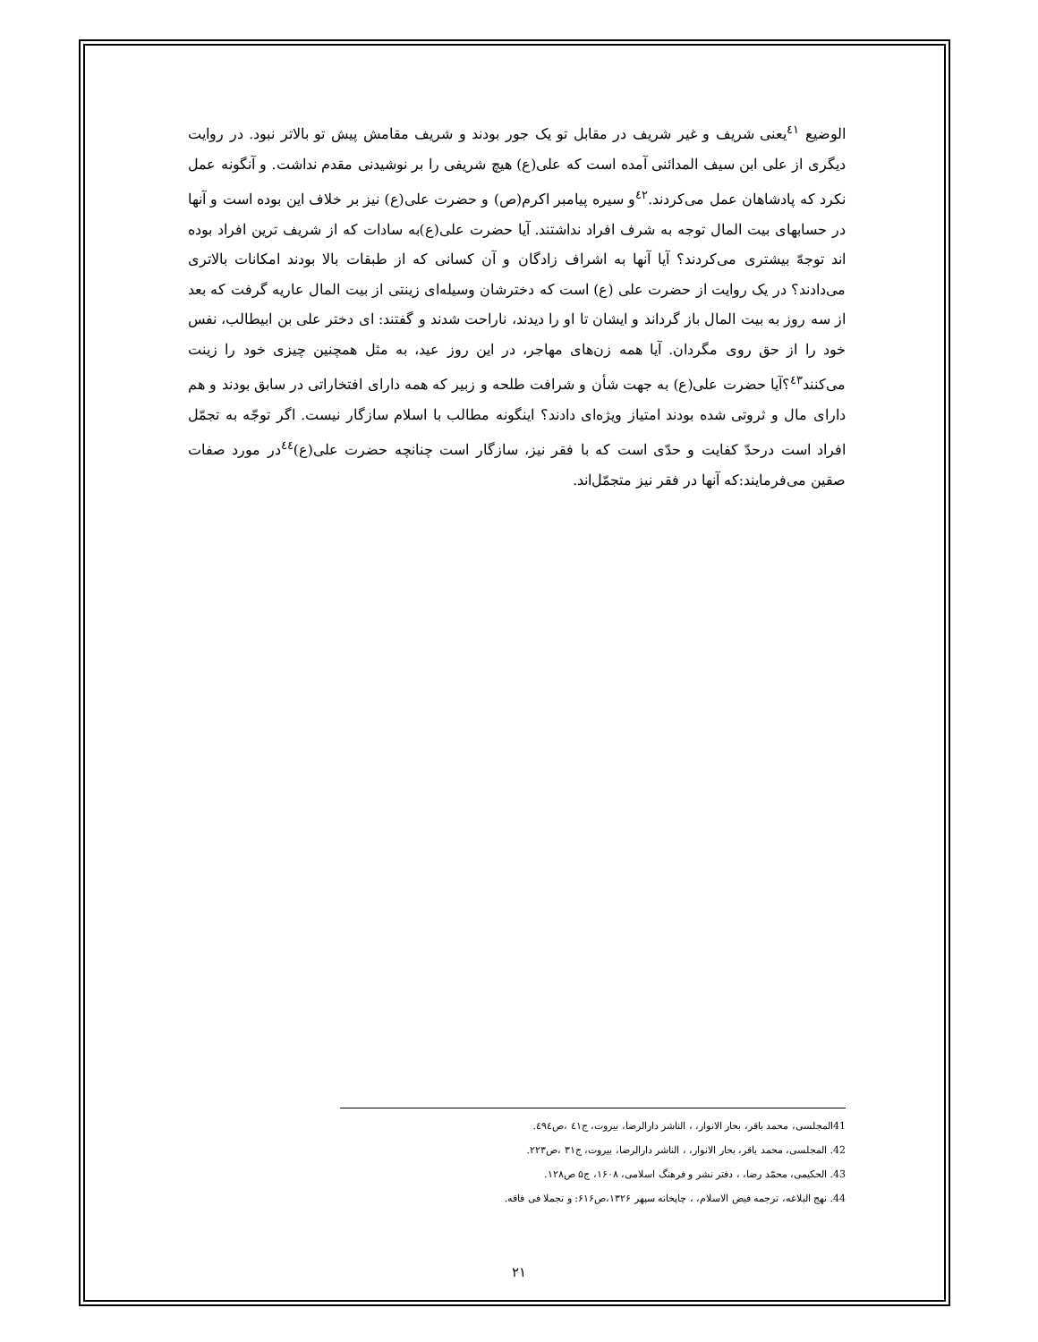الوضيع <sup>٤١</sup>يعنی شريف و غير شريف در مقابل تو يک جور بودند و شريف مقامش پيش تو بالاتر نبود. در روايت ديگری از علی ابن سيف المدائنی آمده است که علی(ع) هيچ شريفی را بر نوشيدنی مقدم نداشت. و آنگونه عمل نکرد که پادشاهان عمل می‌کردند.<sup>٤٢</sup>و سيره پيامبر اکرم(ص) و حضرت علی(ع) نيز بر خلاف اين بوده است و آنها در حسابهای بيت المال توجه به شرف افراد نداشتند. آيا حضرت علی(ع)به سادات که از شريف ترين افراد بوده اند توجهّ بيشتری می‌کردند؟ آيا آنها به اشراف زادگان و آن کسانی که از طبقات بالا بودند امکانات بالاتری می‌دادند؟ در يک روايت از حضرت علی (ع) است که دخترشان وسيله‌ای زينتی از بيت المال عاريه گرفت که بعد از سه روز به بيت المال باز گرداند و ايشان تا او را ديدند، ناراحت شدند و گفتند: ای دختر علی بن ابيطالب، نفس خود را از حق روی مگردان. آيا همه زن‌های مهاجر، در اين روز عيد، به مثل همچنين چيزی خود را زينت می‌کنند<sup>٤٣</sup>؟آيا حضرت علی(ع) به جهت شأن و شرافت طلحه و زبير که همه دارای افتخاراتی در سابق بودند و هم دارای مال و ثروتی شده بودند امتياز ويژه‌ای دادند؟ اينگونه مطالب با اسلام سازگار نيست. اگر توجّه به تجمّل افراد است درحدّ کفايت و حدّی است که با فقر نيز، سازگار است چنانچه حضرت علی(ع)<sup>٤٤</sup>در مورد صفات صقين می‌فرمايند:که آنها در فقر نيز متجمّل‌اند.
41المجلسی، محمد باقر، بحار الانوار، ، الناشر دارالرضا، بيروت، ج٤١ ،ص٤٩٤.
42. المجلسی، محمد باقر، بحار الانوار، ، الناشر دارالرضا، بيروت، ج٣١ ،ص٢٢٣.
43. الحکيمی، محمّد رضا، ، دفتر نشر و فرهنگ اسلامی، ١۶٠٨، ج۵ ص١٢٨.
44. نهج البلاغه، ترجمه فيض الاسلام، ، چاپخانه سپهر ١٣٢۶،ص۶١۶: و تجملا فی فاقه.
٢١